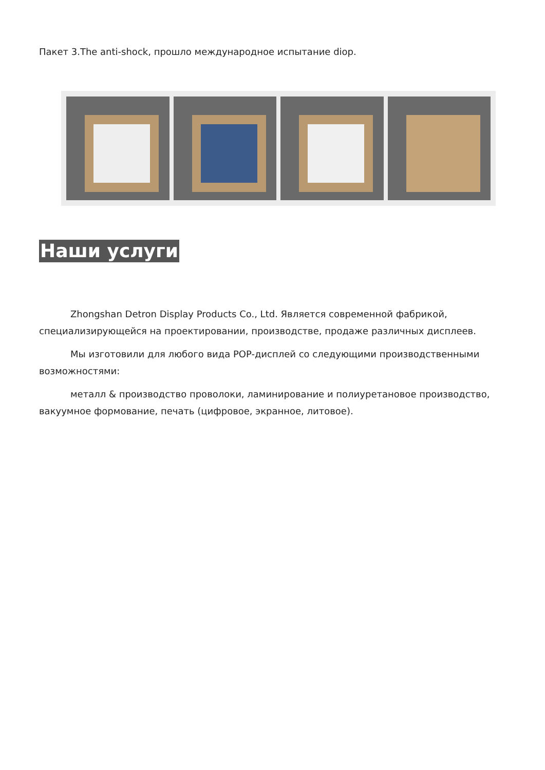Пакет 3.The anti-shock, прошло международное испытание diop.
Наши услуги
Zhongshan Detron Display Products Co., Ltd. Является современной фабрикой, специализирующейся на проектировании, производстве, продаже различных дисплеев.
Мы изготовили для любого вида POP-дисплей со следующими производственными возможностями:
металл & производство проволоки, ламинирование и полиуретановое производство, вакуумное формование, печать (цифровое, экранное, литовое).